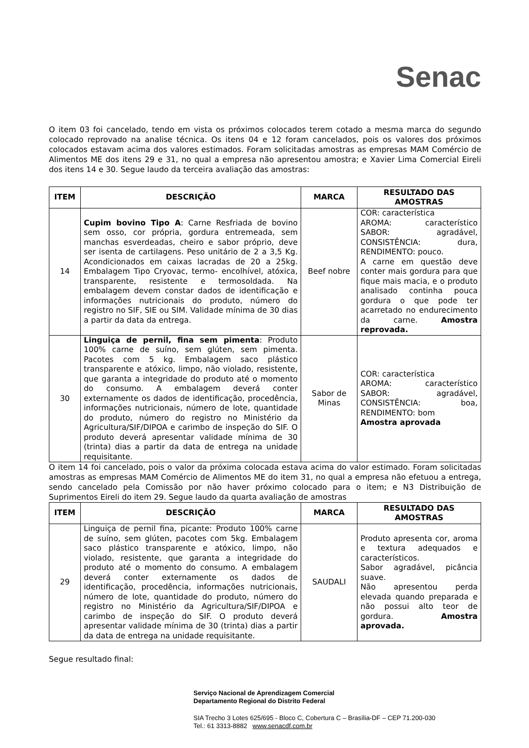Senac
O item 03 foi cancelado, tendo em vista os próximos colocados terem cotado a mesma marca do segundo colocado reprovado na analise técnica. Os itens 04 e 12 foram cancelados, pois os valores dos próximos colocados estavam acima dos valores estimados. Foram solicitadas amostras as empresas MAM Comércio de Alimentos ME dos itens 29 e 31, no qual a empresa não apresentou amostra; e Xavier Lima Comercial Eireli dos itens 14 e 30. Segue laudo da terceira avaliação das amostras:
| ITEM | DESCRIÇÃO | MARCA | RESULTADO DAS AMOSTRAS |
| --- | --- | --- | --- |
| 14 | Cupim bovino Tipo A : Carne Resfriada de bovino sem osso, cor própria, gordura entremeada, sem manchas esverdeadas, cheiro e sabor próprio, deve ser isenta de cartilagens. Peso unitário de 2 a 3,5 Kg. Acondicionados em caixas lacradas de 20 a 25kg. Embalagem Tipo Cryovac, termo- encolhível, atóxica, transparente, resistente e termosoldada. Na embalagem devem constar dados de identificação e informações nutricionais do produto, número do registro no SIF, SIE ou SIM. Validade mínima de 30 dias a partir da data da entrega. | Beef nobre | COR: característica AROMA: característico SABOR: agradável, CONSISTÊNCIA: dura, RENDIMENTO: pouco. A carne em questão deve conter mais gordura para que fique mais macia, e o produto analisado continha pouca gordura o que pode ter acarretado no endurecimento da carne. Amostra reprovada. |
| 30 | Linguiça de pernil, fina sem pimenta : Produto 100% carne de suíno, sem glúten, sem pimenta. Pacotes com 5 kg. Embalagem saco plástico transparente e atóxico, limpo, não violado, resistente, que garanta a integridade do produto até o momento do consumo. A embalagem deverá conter externamente os dados de identificação, procedência, informações nutricionais, número de lote, quantidade do produto, número do registro no Ministério da Agricultura/SIF/DIPOA e carimbo de inspeção do SIF. O produto deverá apresentar validade mínima de 30 (trinta) dias a partir da data de entrega na unidade requisitante. | Sabor de Minas | COR: característica AROMA: característico SABOR: agradável, CONSISTÊNCIA: boa, RENDIMENTO: bom Amostra aprovada |
O item 14 foi cancelado, pois o valor da próxima colocada estava acima do valor estimado. Foram solicitadas amostras as empresas MAM Comércio de Alimentos ME do item 31, no qual a empresa não efetuou a entrega, sendo cancelado pela Comissão por não haver próximo colocado para o item; e N3 Distribuição de Suprimentos Eireli do item 29. Segue laudo da quarta avaliação de amostras
| ITEM | DESCRIÇÃO | MARCA | RESULTADO DAS AMOSTRAS |
| --- | --- | --- | --- |
| 29 | Linguiça de pernil fina, picante: Produto 100% carne de suíno, sem glúten, pacotes com 5kg. Embalagem saco plástico transparente e atóxico, limpo, não violado, resistente, que garanta a integridade do produto até o momento do consumo. A embalagem deverá conter externamente os dados de identificação, procedência, informações nutricionais, número de lote, quantidade do produto, número do registro no Ministério da Agricultura/SIF/DIPOA e carimbo de inspeção do SIF. O produto deverá apresentar validade mínima de 30 (trinta) dias a partir da data de entrega na unidade requisitante. | SAUDALI | Produto apresenta cor, aroma e textura adequados e característicos. Sabor agradável, picância suave. Não apresentou perda elevada quando preparada e não possui alto teor de gordura. Amostra aprovada. |
Segue resultado final:
Serviço Nacional de Aprendizagem Comercial
Departamento Regional do Distrito Federal
SIA Trecho 3 Lotes 625/695 - Bloco C, Cobertura C – Brasília-DF – CEP 71.200-030
Tel.: 61 3313-8882 www.senacdf.com.br